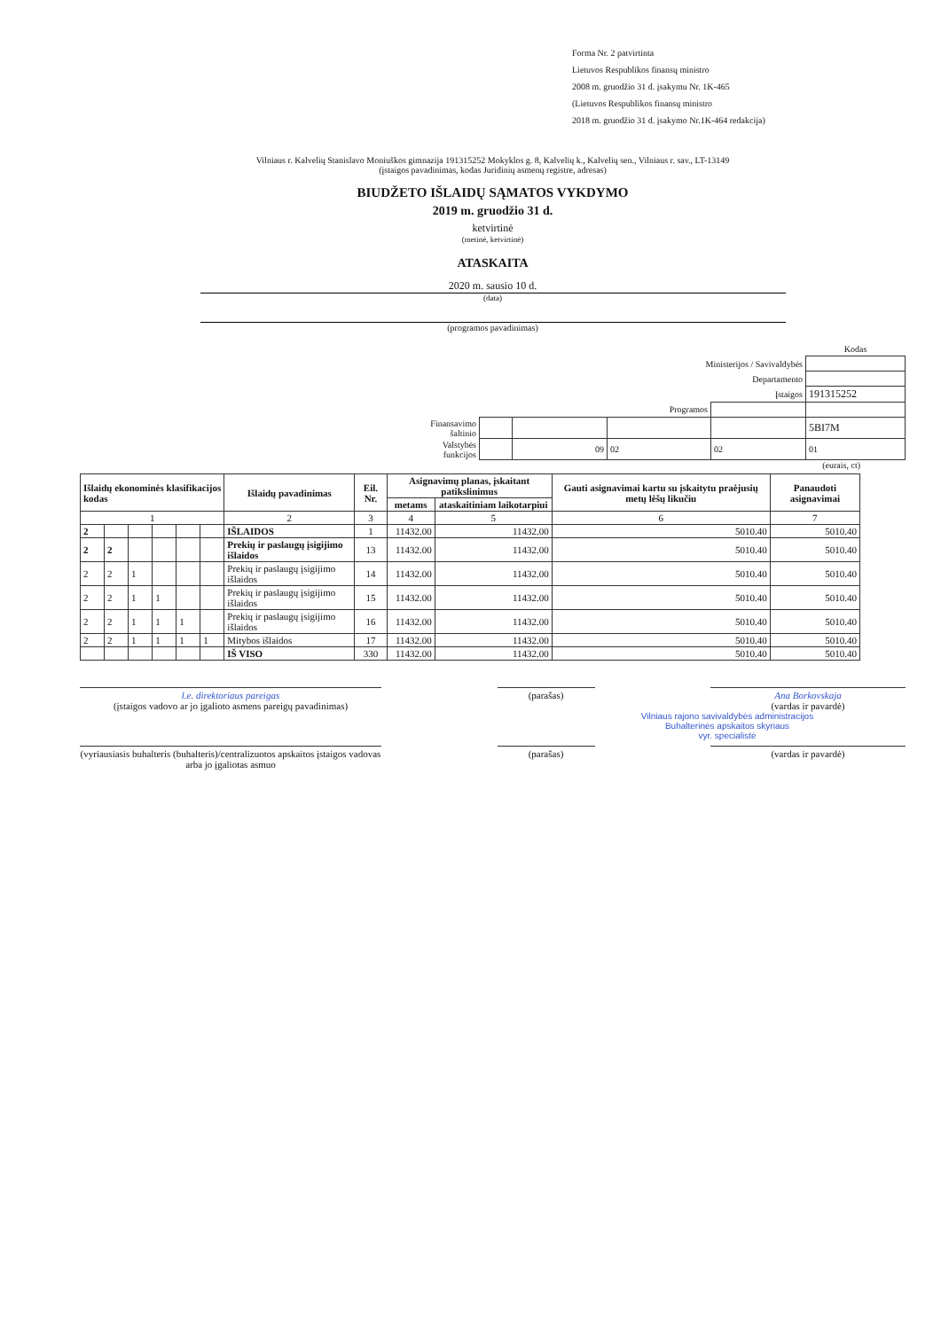Forma Nr. 2 patvirtinta
Lietuvos Respublikos finansų ministro
2008 m. gruodžio 31 d. įsakymu Nr. 1K-465
(Lietuvos Respublikos finansų ministro
2018 m. gruodžio 31 d. įsakymo Nr.1K-464 redakcija)
Vilniaus r. Kalvelių Stanislavo Moniuškos gimnazija 191315252 Mokyklos g. 8, Kalvelių k., Kalvelių sen., Vilniaus r. sav., LT-13149
(įstaigos pavadinimas, kodas Juridinių asmenų registre, adresas)
BIUDŽETO IŠLAIDŲ SĄMATOS VYKDYMO
2019 m. gruodžio 31 d.
ketvirtinė
(metinė, ketvirtinė)
ATASKAITA
2020 m. sausio 10 d.
(data)
(programos pavadinimas)
| | | | | | Kodas |
| Ministerijos / Savivaldybės | | | | | |
| Departamento | | | | | |
| Įstaigos | | | | | 191315252 |
| Programos | | | | | |
| Finansavimo šaltinio | | | | | 5BI7M |
| Valstybės funkcijos | | 09 | 02 | 02 | 01 |
(eurais, ct)
| Išlaidų ekonominės klasifikacijos kodas | | | | | | Išlaidų pavadinimas | Eil. Nr. | Asignavimų planas, įskaitant patikslinimus | | Gauti asignavimai kartu su įskaitytu praėjusių metų lėšų likučiu | Panaudoti asignavimai |
| --- | --- | --- | --- | --- | --- | --- | --- | --- | --- | --- | --- |
| | | | | | | | | metams | ataskaitiniam laikotarpiui | | |
| 1 | | | | | | 2 | 3 | 4 | 5 | 6 | 7 |
| 2 | | | | | | IŠLAIDOS | 1 | 11432.00 | 11432.00 | 5010.40 | 5010.40 |
| 2 | 2 | | | | | Prekių ir paslaugų įsigijimo išlaidos | 13 | 11432.00 | 11432.00 | 5010.40 | 5010.40 |
| 2 | 2 | 1 | | | | Prekių ir paslaugų įsigijimo išlaidos | 14 | 11432.00 | 11432.00 | 5010.40 | 5010.40 |
| 2 | 2 | 1 | 1 | | | Prekių ir paslaugų įsigijimo išlaidos | 15 | 11432.00 | 11432.00 | 5010.40 | 5010.40 |
| 2 | 2 | 1 | 1 | 1 | | Prekių ir paslaugų įsigijimo išlaidos | 16 | 11432.00 | 11432.00 | 5010.40 | 5010.40 |
| 2 | 2 | 1 | 1 | 1 | 1 | Mitybos išlaidos | 17 | 11432.00 | 11432.00 | 5010.40 | 5010.40 |
| | | | | | | IŠ VISO | 330 | 11432.00 | 11432.00 | 5010.40 | 5010.40 |
l.e. direktoriaus pareigas
(įstaigos vadovo ar jo įgalioto asmens pareigų pavadinimas)
(parašas) Ana Borkovskaja
(vardas ir pavardė)
Vilniaus rajono savivaldybės administracijos
Buhalterinės apskaitos skyriaus
vyr. specialistė
(vyriausiasis buhalteris (buhalteris)/centralizuotos apskaitos įstaigos vadovas arba jo įgaliotas asmuo
(parašas) (vardas ir pavardė)